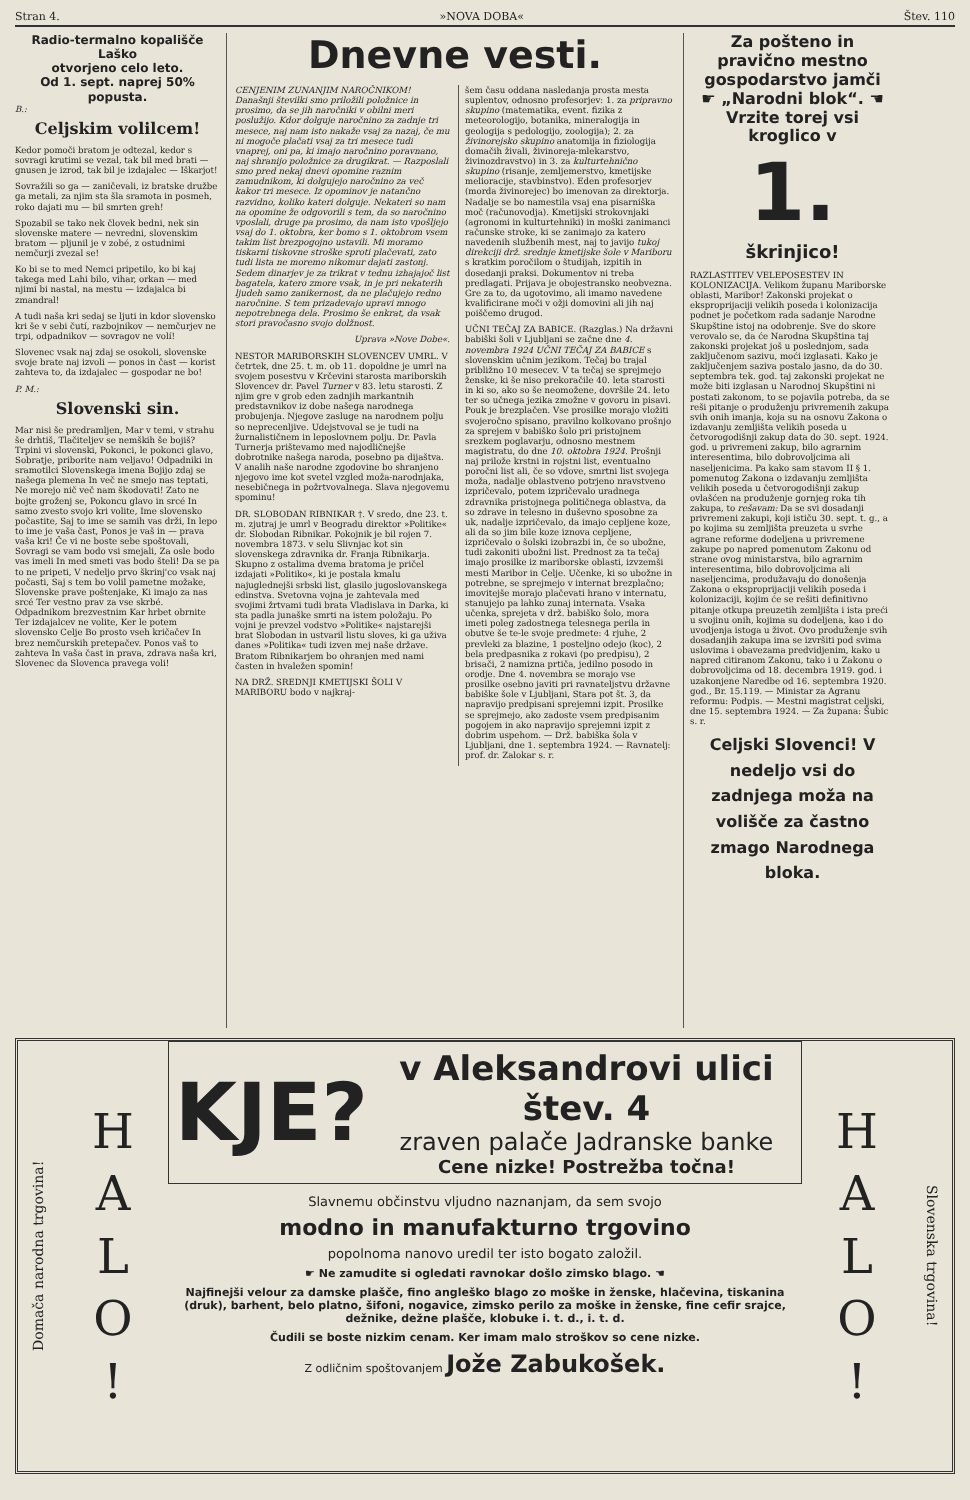Stran 4. »NOVA DOBA« Štev. 110
Radio-termalno kopališče Laško
otvorjeno celo leto.
Od 1. sept. naprej 50% popusta.
B.:
Celjskim volilcem!
Kedor pomoči bratom je odtezal, kedor s sovragi krutimi se vezal, tak bil med brati — gnusen je izrod, tak bil je izdajalec — Iškarjot!
Sovražili so ga — zaničevali, iz bratske družbe ga metali, za njim sta šla sramota in posmeh, roko dajati mu — bil smrten greh!
Spozabil se tako nek človek bedni, nek sin slovenske matere — nevredni, slovenskim bratom — pljunil je v zobé, z ostudnimi nemčurji zvezal se!
Ko bi se to med Nemci pripetilo, ko bi kaj takega med Lahi bilo, vihar, orkan — med njimi bi nastal, na mestu — izdajalca bi zmandral!
A tudi naša kri sedaj se ljuti in kdor slovensko kri še v sebi čutí, razbojnikov — nemčurjev ne trpi, odpadnikov — sovragov ne volí!
Slovenec vsak naj zdaj se osokoli, slovenske svoje brate naj izvoli — ponos in čast — korist zahteva to, da izdajalec — gospodar ne bo!
P. M.:
Slovenski sin.
Mar nisi še predramljen, Mar v temi, v strahu še drhtiš, Tlačiteljev se nemških še bojiš? Trpini vi slovenski, Pokonci, le pokonci glavo, Sobratje, priborite nam veljavo! Odpadniki in sramotilci Slovenskega imena Bojijo zdaj se našega plemena In več ne smejo nas teptati, Ne morejo nič več nam škodovati! Zato ne bojte groženj se, Pokoncu glavo in srcé In samo zvesto svojo kri volite, Ime slovensko počastite, Saj to ime se samih vas drži, In lepo to ime je vaša čast, Ponos je vaš in — prava vaša kri! Če vi ne boste sebe spoštovali, Sovragi se vam bodo vsi smejali, Za osle bodo vas imeli In med smeti vas bodo šteli! Da se pa to ne pripeti, V nedeljo prvo škrinj'co vsak naj počasti, Saj s tem bo volil pametne možake, Slovenske prave poštenjake, Ki imajo za nas srcé Ter vestno prav za vse skrbé. Odpadnikom brezvestnim Kar hrbet obrnite Ter izdajalcev ne volite, Ker le potem slovensko Celje Bo prosto vseh kričačev In brez nemčurskih pretepačev. Ponos vaš to zahteva In vaša čast in prava, zdrava naša kri, Slovenec da Slovenca pravega voli!
Dnevne vesti.
CENJENIM ZUNANJIM NAROČNIKOM! Današnji številki smo priložili položnice in prosimo, da se jih naročniki v obilni meri poslužijo. Kdor dolguje naročnino za zadnje tri mesece, naj nam isto nakaže vsaj za nazaj, če mu ni mogoče plačati vsaj za tri mesece tudi vnaprej, oni pa, ki imajo naročnino poravnano, naj shranijo položnice za drugikrat. — Razposlali smo pred nekaj dnevi opomine raznim zamudnikom, ki dolgujejo naročnino za več kakor tri mesece. Iz opominov je natančno razvidno, koliko kateri dolguje. Nekateri so nam na opomine že odgovorili s tem, da so naročnino vposlali, druge pa prosimo, da nam isto vpošljejo vsaj do 1. oktobra, ker bomo s 1. oktobrom vsem takim list brezpogojno ustavili. Mi moramo tiskarni tiskovne stroške sproti plačevati, zato tudi lista ne moremo nikomur dajati zastonj. Sedem dinarjev je za trikrat v tednu izhajajoč list bagatela, katero zmore vsak, in je pri nekaterih ljudeh samo zanikernost, da ne plačujejo redno naročnine. S tem prizadevajo upravi mnogo nepotrebnega dela. Prosimo še enkrat, da vsak stori pravočasno svojo dolžnost.
Uprava »Nove Dobe«.
NESTOR MARIBORSKIH SLOVENCEV UMRL. V četrtek, dne 25. t. m. ob 11. dopoldne je umrl na svojem posestvu v Krčevini starosta mariborskih Slovencev dr. Pavel Turner v 83. letu starosti. Z njim gre v grob eden zadnjih markantnih predstavnikov iz dobe našega narodnega probujenja. Njegove zasluge na narodnem polju so neprecenljive. Udejstvoval se je tudi na žurnalističnem in leposlovnem polju. Dr. Pavla Turnerja prištevamo med najodličnejše dobrotnike našega naroda, posebno pa dijaštva. V analih naše narodne zgodovine bo shranjeno njegovo ime kot svetel vzgled moža-narodnjaka, nesebičnega in požrtvovalnega. Slava njegovemu spominu!
DR. SLOBODAN RIBNIKAR †. V sredo, dne 23. t. m. zjutraj je umrl v Beogradu direktor »Politike« dr. Slobodan Ribnikar. Pokojnik je bil rojen 7. novembra 1873. v selu Slivnjac kot sin slovenskega zdravnika dr. Franja Ribnikarja. Skupno z ostalima dvema bratoma je pričel izdajati »Politiko«, ki je postala kmalu najuglednejši srbski list, glasilo jugoslovanskega edinstva. Svetovna vojna je zahtevala med svojimi žrtvami tudi brata Vladislava in Darka, ki sta padla junaške smrti na istem položaju. Po vojni je prevzel vodstvo »Politike« najstarejši brat Slobodan in ustvaril listu sloves, ki ga uživa danes »Politika« tudi izven mej naše države. Bratom Ribnikarjem bo ohranjen med nami časten in hvaležen spomin!
NA DRŽ. SREDNJI KMETIJSKI ŠOLI V MARIBORU bodo v najkraj-
šem času oddana nasledanja prosta mesta suplentov, odnosno profesorjev: 1. za pripravno skupino (matematika, event. fizika z meteorologijo, botanika, mineralogija in geologija s pedologijo, zoologija); 2. za živinorejsko skupino anatomija in fiziologija domačih živali, živinoreja-mlekarstvo, živinozdravstvo) in 3. za kulturtehnično skupino (risanje, zemljemerstvo, kmetijske melioracije, stavbinstvo). Eden profesorjev (morda živinorejec) bo imenovan za direktorja. Nadalje se bo namestila vsaj ena pisarniška moč (računovodja). Kmetijski strokovnjaki (agronomi in kulturtehniki) in moški zanimanci računske stroke, ki se zanimajo za katero navedenih službenih mest, naj to javijo tukoj direkciji drž. srednje kmetijske šole v Mariboru s kratkim poročilom o študijah, izpitih in dosedanji praksi. Dokumentov ni treba predlagati. Prijava je obojestransko neobvezna. Gre za to, da ugotovimo, ali imamo navedene kvalificirane moči v ožji domovini ali jih naj poiščemo drugod.
UČNI TEČAJ ZA BABICE. (Razglas.) Na državni babiški šoli v Ljubljani se začne dne 4. novembra 1924 UČNI TEČAJ ZA BABICE s slovenskim učnim jezikom. Tečaj bo trajal približno 10 mesecev. V ta tečaj se sprejmejo ženske, ki še niso prekoračile 40. leta starosti in ki so, ako so še neomožene, dovršile 24. leto ter so učnega jezika zmožne v govoru in pisavi. Pouk je brezplačen. Vse prosilke morajo vložiti svojeročno spisano, pravilno kolkovano prošnjo za sprejem v babiško šolo pri pristojnem srezkem poglavarju, odnosno mestnem magistratu, do dne 10. oktobra 1924. Prošnji naj prilože krstni in rojstni list, eventualno poročni list ali, če so vdove, smrtni list svojega moža, nadalje oblastveno potrjeno nravstveno izpričevalo, potem izpričevalo uradnega zdravnika pristojnega političnega oblastva, da so zdrave in telesno in duševno sposobne za uk, nadalje izpričevalo, da imajo cepljene koze, ali da so jim bile koze iznova cepljene, izpričevalo o šolski izobrazbi in, če so ubožne, tudi zakoniti ubožni list. Prednost za ta tečaj imajo prosilke iz mariborske oblasti, izvzemši mesti Maribor in Celje. Učenke, ki so ubožne in potrebne, se sprejmejo v internat brezplačno; imovitejše morajo plačevati hrano v internatu, stanujejo pa lahko zunaj internata. Vsaka učenka, sprejeta v drž. babiško šolo, mora imeti poleg zadostnega telesnega perila in obutve še te-le svoje predmete: 4 rjuhe, 2 prevleki za blazine, 1 posteljno odejo (koc), 2 bela predpasnika z rokavi (po predpisu), 2 brisači, 2 namizna prtiča, jedilno posodo in orodje. Dne 4. novembra se morajo vse prosilke osebno javiti pri ravnateljstvu državne babiške šole v Ljubljani, Stara pot št. 3, da napravijo predpisani sprejemni izpit. Prosilke se sprejmejo, ako zadoste vsem predpisanim pogojem in ako napravijo sprejemni izpit z dobrim uspehom. — Drž. babiška šola v Ljubljani, dne 1. septembra 1924. — Ravnatelj: prof. dr. Zalokar s. r.
Za pošteno in pravično mestno gospodarstvo jamči
☛ „Narodni blok“. ☚
Vrzite torej vsi kroglico v
1.
škrinjico!
RAZLASTITEV VELEPOSESTEV IN KOLONIZACIJA. Velikom županu Mariborske oblasti, Maribor! Zakonski projekat o eksproprijaciji velikih poseda i kolonizacija podnet je početkom rada sadanje Narodne Skupštine istoj na odobrenje. Sve do skore verovalo se, da će Narodna Skupština taj zakonski projekat još u poslednjom, sada zaključenom sazivu, moći izglasati. Kako je zaključenjem saziva postalo jasno, da do 30. septembra tek. god. taj zakonski projekat ne može biti izglasan u Narodnoj Skupštini ni postati zakonom, to se pojavila potreba, da se reši pitanje o produženju privremenih zakupa svih onih imanja, koja su na osnovu Zakona o izdavanju zemljišta velikih poseda u četvorogodišnji zakup data do 30. sept. 1924. god. u privremeni zakup, bilo agrarnim interesentima, bilo dobrovoljcima ali naseljenicima. Pa kako sam stavom II § 1. pomenutog Zakona o izdavanju zemljišta velikih poseda u četvorogodišnji zakup ovlašćen na produženje gornjeg roka tih zakupa, to rešavam: Da se svi dosadanji privremeni zakupi, koji ističu 30. sept. t. g., a po kojima su zemljišta preuzeta u svrhe agrane reforme dodeljena u privremene zakupe po napred pomenutom Zakonu od strane ovog ministarstva, bilo agrarnim interesentima, bilo dobrovoljcima ali naseljencima, produžavaju do donošenja Zakona o eksproprijaciji velikih poseda i kolonizaciji, kojim će se rešiti definitivno pitanje otkupa preuzetih zemljišta i ista preći u svojinu onih, kojima su dodeljena, kao i do uvodjenja istoga u život. Ovo produženje svih dosadanjih zakupa ima se izvršiti pod svima uslovima i obavezama predvidjenim, kako u napred citiranom Zakonu, tako i u Zakonu o dobrovoljcima od 18. decembra 1919. god. i uzakonjene Naredbe od 16. septembra 1920. god., Br. 15.119. — Ministar za Agranu reformu: Podpis. — Mestni magistrat celjski, dne 15. septembra 1924. — Za župana: Šubic s. r.
Celjski Slovenci! V nedeljo vsi do zadnjega moža na volišče za častno zmago Narodnega bloka.
Domača narodna trgovina!
H
A
L
O
!
KJE? v Aleksandrovi ulici štev. 4
zraven palače Jadranske banke
Cene nizke! Postrežba točna!
Slavnemu občinstvu vljudno naznanjam, da sem svojo
modno in manufakturno trgovino
popolnoma nanovo uredil ter isto bogato založil.
☛ Ne zamudite si ogledati ravnokar došlo zimsko blago. ☚
Najfinejši velour za damske plašče, fino angleško blago zo moške in ženske, hlačevina, tiskanina (druk), barhent, belo platno, šifoni, nogavice, zimsko perilo za moške in ženske, fine cefir srajce, dežnike, dežne plašče, klobuke i. t. d., i. t. d.
Čudili se boste nizkim cenam. Ker imam malo stroškov so cene nizke.
Z odličnim spoštovanjem Jože Zabukošek.
H
A
L
O
!
Slovenska trgovina!